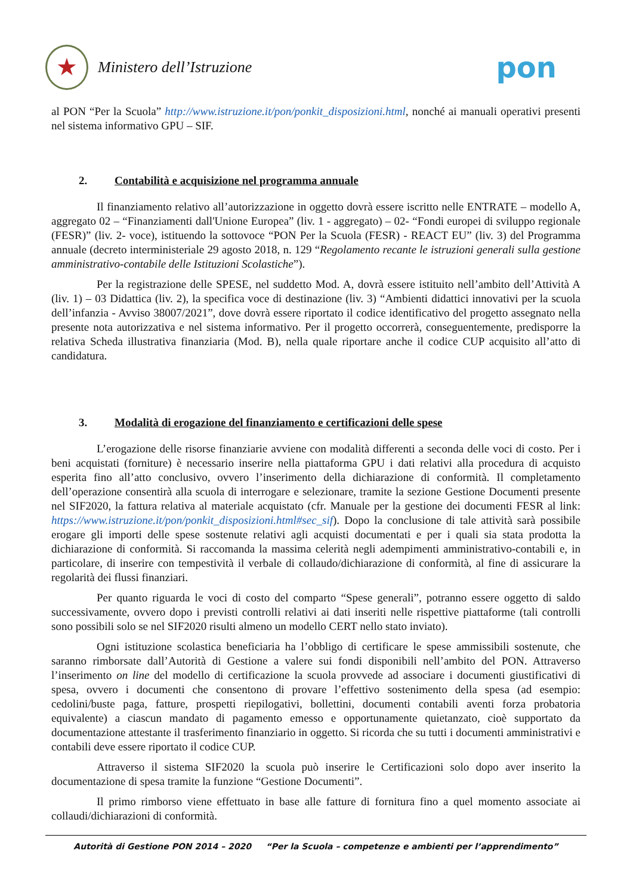★
Ministero dell’Istruzione
pon
al PON “Per la Scuola” http://www.istruzione.it/pon/ponkit_disposizioni.html, nonché ai manuali operativi presenti nel sistema informativo GPU – SIF.
2. Contabilità e acquisizione nel programma annuale
Il finanziamento relativo all’autorizzazione in oggetto dovrà essere iscritto nelle ENTRATE – modello A, aggregato 02 – “Finanziamenti dall'Unione Europea” (liv. 1 - aggregato) – 02- “Fondi europei di sviluppo regionale (FESR)” (liv. 2- voce), istituendo la sottovoce “PON Per la Scuola (FESR) - REACT EU” (liv. 3) del Programma annuale (decreto interministeriale 29 agosto 2018, n. 129 “Regolamento recante le istruzioni generali sulla gestione amministrativo-contabile delle Istituzioni Scolastiche”).
Per la registrazione delle SPESE, nel suddetto Mod. A, dovrà essere istituito nell’ambito dell’Attività A (liv. 1) – 03 Didattica (liv. 2), la specifica voce di destinazione (liv. 3) “Ambienti didattici innovativi per la scuola dell’infanzia - Avviso 38007/2021”, dove dovrà essere riportato il codice identificativo del progetto assegnato nella presente nota autorizzativa e nel sistema informativo. Per il progetto occorrerà, conseguentemente, predisporre la relativa Scheda illustrativa finanziaria (Mod. B), nella quale riportare anche il codice CUP acquisito all’atto di candidatura.
3. Modalità di erogazione del finanziamento e certificazioni delle spese
L’erogazione delle risorse finanziarie avviene con modalità differenti a seconda delle voci di costo. Per i beni acquistati (forniture) è necessario inserire nella piattaforma GPU i dati relativi alla procedura di acquisto esperita fino all’atto conclusivo, ovvero l’inserimento della dichiarazione di conformità. Il completamento dell’operazione consentirà alla scuola di interrogare e selezionare, tramite la sezione Gestione Documenti presente nel SIF2020, la fattura relativa al materiale acquistato (cfr. Manuale per la gestione dei documenti FESR al link: https://www.istruzione.it/pon/ponkit_disposizioni.html#sec_sif). Dopo la conclusione di tale attività sarà possibile erogare gli importi delle spese sostenute relativi agli acquisti documentati e per i quali sia stata prodotta la dichiarazione di conformità. Si raccomanda la massima celerità negli adempimenti amministrativo-contabili e, in particolare, di inserire con tempestività il verbale di collaudo/dichiarazione di conformità, al fine di assicurare la regolarità dei flussi finanziari.
Per quanto riguarda le voci di costo del comparto “Spese generali”, potranno essere oggetto di saldo successivamente, ovvero dopo i previsti controlli relativi ai dati inseriti nelle rispettive piattaforme (tali controlli sono possibili solo se nel SIF2020 risulti almeno un modello CERT nello stato inviato).
Ogni istituzione scolastica beneficiaria ha l’obbligo di certificare le spese ammissibili sostenute, che saranno rimborsate dall’Autorità di Gestione a valere sui fondi disponibili nell’ambito del PON. Attraverso l’inserimento on line del modello di certificazione la scuola provvede ad associare i documenti giustificativi di spesa, ovvero i documenti che consentono di provare l’effettivo sostenimento della spesa (ad esempio: cedolini/buste paga, fatture, prospetti riepilogativi, bollettini, documenti contabili aventi forza probatoria equivalente) a ciascun mandato di pagamento emesso e opportunamente quietanzato, cioè supportato da documentazione attestante il trasferimento finanziario in oggetto. Si ricorda che su tutti i documenti amministrativi e contabili deve essere riportato il codice CUP.
Attraverso il sistema SIF2020 la scuola può inserire le Certificazioni solo dopo aver inserito la documentazione di spesa tramite la funzione “Gestione Documenti”.
Il primo rimborso viene effettuato in base alle fatture di fornitura fino a quel momento associate ai collaudi/dichiarazioni di conformità.
Autorità di Gestione PON 2014 – 2020 “Per la Scuola – competenze e ambienti per l’apprendimento”